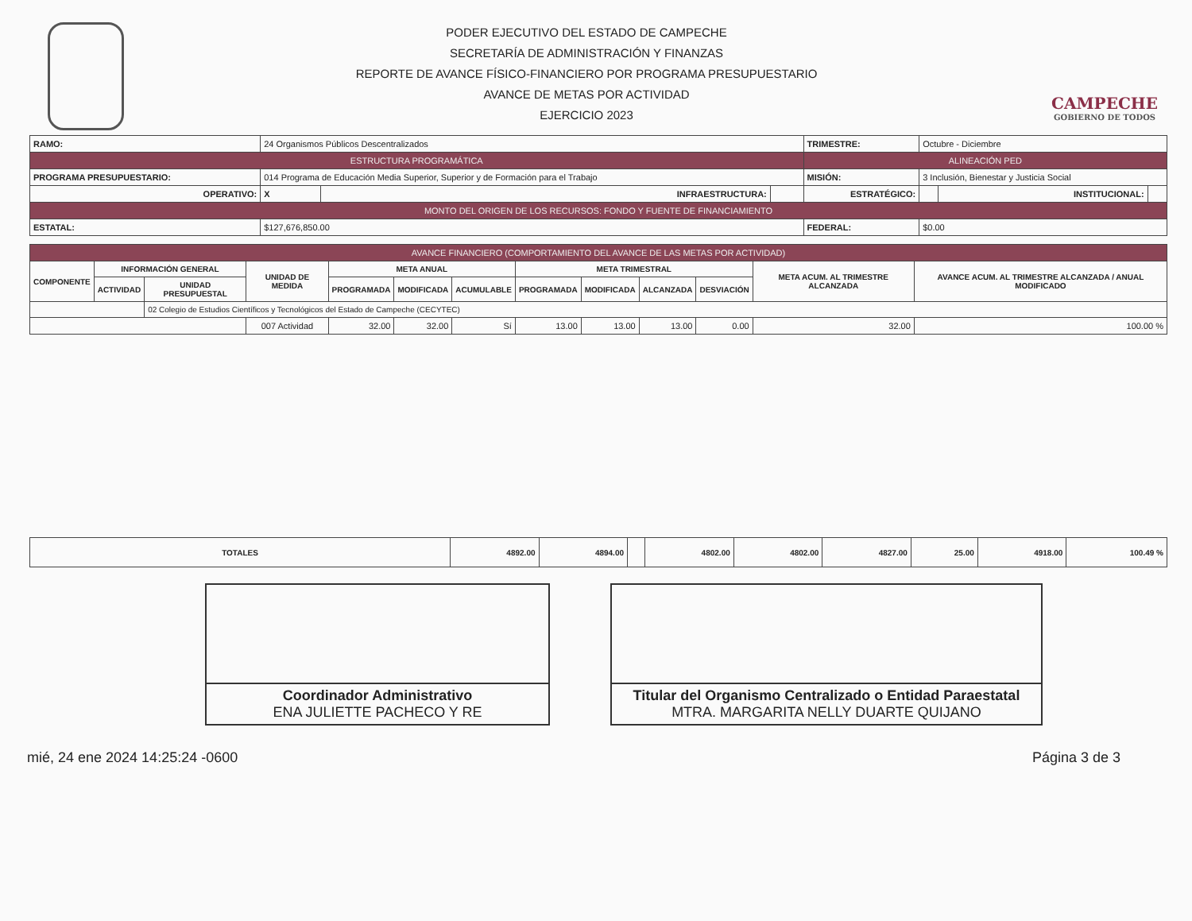PODER EJECUTIVO DEL ESTADO DE CAMPECHE
SECRETARÍA DE ADMINISTRACIÓN Y FINANZAS
REPORTE DE AVANCE FÍSICO-FINANCIERO POR PROGRAMA PRESUPUESTARIO
AVANCE DE METAS POR ACTIVIDAD
EJERCICIO 2023
CAMPECHE
GOBIERNO DE TODOS
| RAMO: | 24 Organismos Públicos Descentralizados | | | TRIMESTRE: | Octubre - Diciembre | | |
| ESTRUCTURA PROGRAMÁTICA | | | | ALINEACIÓN PED | | | |
| PROGRAMA PRESUPUESTARIO: | 014 Programa de Educación Media Superior, Superior y de Formación para el Trabajo | | | MISIÓN: | 3 Inclusión, Bienestar y Justicia Social | | |
| OPERATIVO: | X | INFRAESTRUCTURA: | | ESTRATÉGICO: | | INSTITUCIONAL: | |
| MONTO DEL ORIGEN DE LOS RECURSOS: FONDO Y FUENTE DE FINANCIAMIENTO | | | | | | | |
| ESTATAL: | $127,676,850.00 | | | FEDERAL: | $0.00 | | |
| AVANCE FINANCIERO (COMPORTAMIENTO DEL AVANCE DE LAS METAS POR ACTIVIDAD) | | | | | | | | | | | | |
| --- | --- | --- | --- | --- | --- | --- | --- | --- | --- | --- | --- | --- |
| COMPONENTE | INFORMACIÓN GENERAL | | UNIDAD DE MEDIDA | META ANUAL | | | META TRIMESTRAL | | | | META ACUM. AL TRIMESTRE ALCANZADA | AVANCE ACUM. AL TRIMESTRE ALCANZADA / ANUAL MODIFICADO |
| | ACTIVIDAD | UNIDAD PRESUPUESTAL | | PROGRAMADA | MODIFICADA | ACUMULABLE | PROGRAMADA | MODIFICADA | ALCANZADA | DESVIACIÓN | | |
| | | 02 Colegio de Estudios Científicos y Tecnológicos del Estado de Campeche (CECYTEC) | | | | | | | | | | |
| | | | 007 Actividad | 32.00 | 32.00 | Sí | 13.00 | 13.00 | 13.00 | 0.00 | 32.00 | 100.00 % |
| TOTALES | 4892.00 | 4894.00 | | 4802.00 | 4802.00 | 4827.00 | 25.00 | 4918.00 | 100.49 % |
Coordinador Administrativo
ENA JULIETTE PACHECO Y RE
Titular del Organismo Centralizado o Entidad Paraestatal
MTRA. MARGARITA NELLY DUARTE QUIJANO
mié, 24 ene 2024 14:25:24 -0600 Página 3 de 3